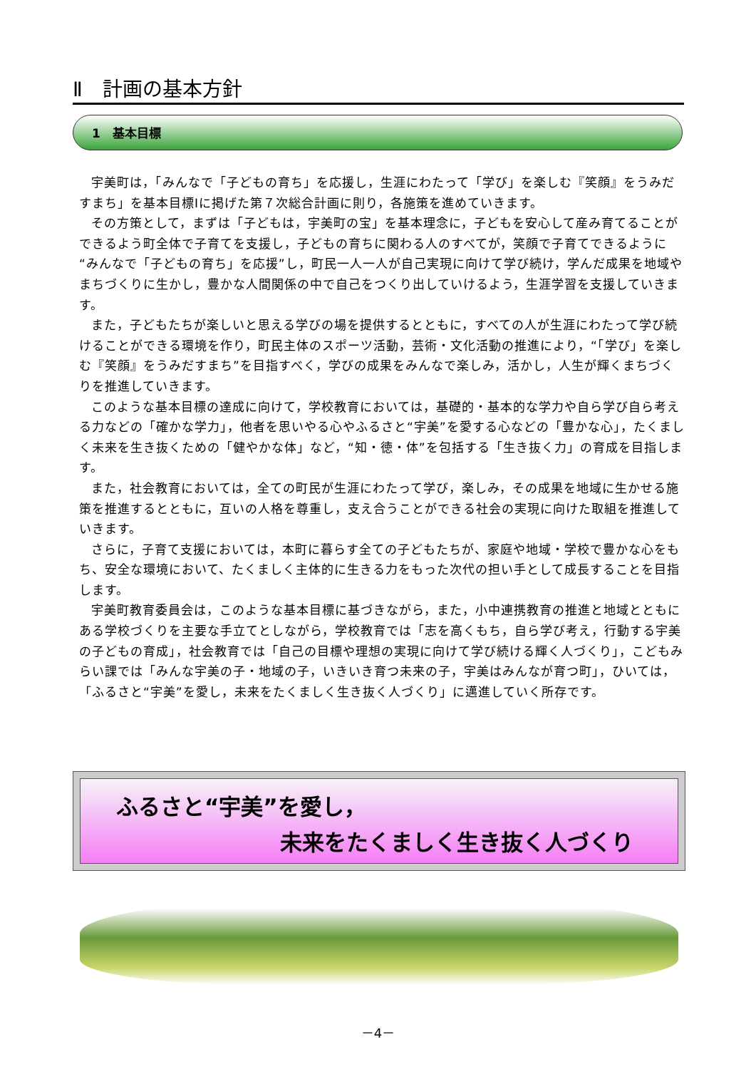Ⅱ　計画の基本方針
1　基本目標
宇美町は，「みんなで「子どもの育ち」を応援し，生涯にわたって「学び」を楽しむ『笑顔』をうみだすまち」を基本目標Ⅰに掲げた第７次総合計画に則り，各施策を進めていきます。
その方策として，まずは「子どもは，宇美町の宝」を基本理念に，子どもを安心して産み育てることができるよう町全体で子育てを支援し，子どもの育ちに関わる人のすべてが，笑顔で子育てできるように“みんなで「子どもの育ち」を応援”し，町民一人一人が自己実現に向けて学び続け，学んだ成果を地域やまちづくりに生かし，豊かな人間関係の中で自己をつくり出していけるよう，生涯学習を支援していきます。
また，子どもたちが楽しいと思える学びの場を提供するとともに，すべての人が生涯にわたって学び続けることができる環境を作り，町民主体のスポーツ活動，芸術・文化活動の推進により，“「学び」を楽しむ『笑顔』をうみだすまち”を目指すべく，学びの成果をみんなで楽しみ，活かし，人生が輝くまちづくりを推進していきます。
このような基本目標の達成に向けて，学校教育においては，基礎的・基本的な学力や自ら学び自ら考える力などの「確かな学力」，他者を思いやる心やふるさと“宇美”を愛する心などの「豊かな心」，たくましく未来を生き抜くための「健やかな体」など，“知・徳・体”を包括する「生き抜く力」の育成を目指します。
また，社会教育においては，全ての町民が生涯にわたって学び，楽しみ，その成果を地域に生かせる施策を推進するとともに，互いの人格を尊重し，支え合うことができる社会の実現に向けた取組を推進していきます。
さらに，子育て支援においては，本町に暮らす全ての子どもたちが、家庭や地域・学校で豊かな心をもち、安全な環境において、たくましく主体的に生きる力をもった次代の担い手として成長することを目指します。
宇美町教育委員会は，このような基本目標に基づきながら，また，小中連携教育の推進と地域とともにある学校づくりを主要な手立てとしながら，学校教育では「志を高くもち，自ら学び考え，行動する宇美の子どもの育成」，社会教育では「自己の目標や理想の実現に向けて学び続ける輝く人づくり」，こどもみらい課では「みんな宇美の子・地域の子，いきいき育つ未来の子，宇美はみんなが育つ町」，ひいては，「ふるさと“宇美”を愛し，未来をたくましく生き抜く人づくり」に邁進していく所存です。
ふるさと“宇美”を愛し，
未来をたくましく生き抜く人づくり
－4－